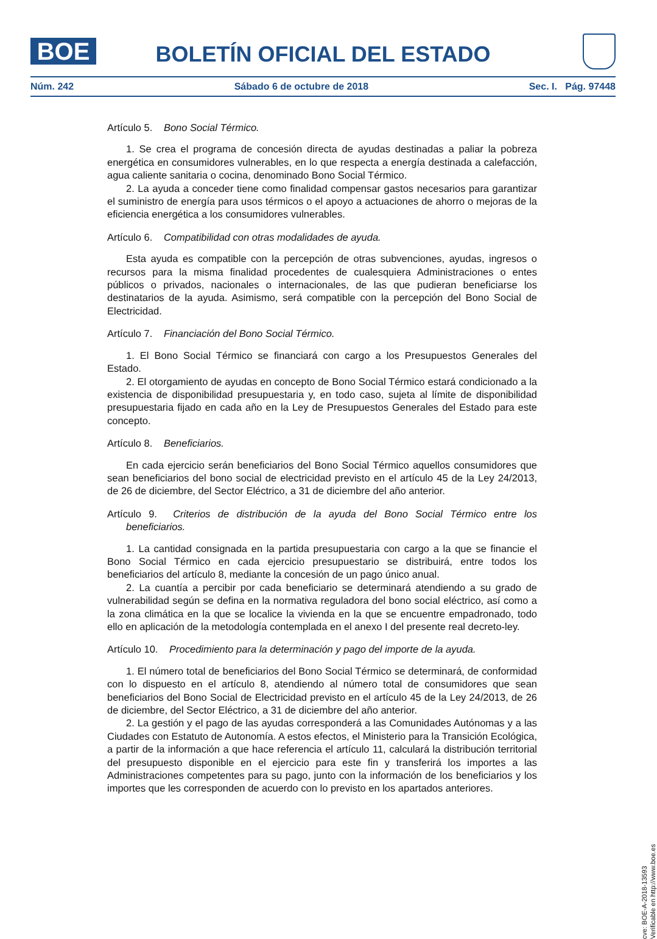BOE
BOLETÍN OFICIAL DEL ESTADO
Núm. 242 Sábado 6 de octubre de 2018 Sec. I. Pág. 97448
Artículo 5. Bono Social Térmico.
1. Se crea el programa de concesión directa de ayudas destinadas a paliar la pobreza energética en consumidores vulnerables, en lo que respecta a energía destinada a calefacción, agua caliente sanitaria o cocina, denominado Bono Social Térmico.
2. La ayuda a conceder tiene como finalidad compensar gastos necesarios para garantizar el suministro de energía para usos térmicos o el apoyo a actuaciones de ahorro o mejoras de la eficiencia energética a los consumidores vulnerables.
Artículo 6. Compatibilidad con otras modalidades de ayuda.
Esta ayuda es compatible con la percepción de otras subvenciones, ayudas, ingresos o recursos para la misma finalidad procedentes de cualesquiera Administraciones o entes públicos o privados, nacionales o internacionales, de las que pudieran beneficiarse los destinatarios de la ayuda. Asimismo, será compatible con la percepción del Bono Social de Electricidad.
Artículo 7. Financiación del Bono Social Térmico.
1. El Bono Social Térmico se financiará con cargo a los Presupuestos Generales del Estado.
2. El otorgamiento de ayudas en concepto de Bono Social Térmico estará condicionado a la existencia de disponibilidad presupuestaria y, en todo caso, sujeta al límite de disponibilidad presupuestaria fijado en cada año en la Ley de Presupuestos Generales del Estado para este concepto.
Artículo 8. Beneficiarios.
En cada ejercicio serán beneficiarios del Bono Social Térmico aquellos consumidores que sean beneficiarios del bono social de electricidad previsto en el artículo 45 de la Ley 24/2013, de 26 de diciembre, del Sector Eléctrico, a 31 de diciembre del año anterior.
Artículo 9. Criterios de distribución de la ayuda del Bono Social Térmico entre los beneficiarios.
1. La cantidad consignada en la partida presupuestaria con cargo a la que se financie el Bono Social Térmico en cada ejercicio presupuestario se distribuirá, entre todos los beneficiarios del artículo 8, mediante la concesión de un pago único anual.
2. La cuantía a percibir por cada beneficiario se determinará atendiendo a su grado de vulnerabilidad según se defina en la normativa reguladora del bono social eléctrico, así como a la zona climática en la que se localice la vivienda en la que se encuentre empadronado, todo ello en aplicación de la metodología contemplada en el anexo I del presente real decreto-ley.
Artículo 10. Procedimiento para la determinación y pago del importe de la ayuda.
1. El número total de beneficiarios del Bono Social Térmico se determinará, de conformidad con lo dispuesto en el artículo 8, atendiendo al número total de consumidores que sean beneficiarios del Bono Social de Electricidad previsto en el artículo 45 de la Ley 24/2013, de 26 de diciembre, del Sector Eléctrico, a 31 de diciembre del año anterior.
2. La gestión y el pago de las ayudas corresponderá a las Comunidades Autónomas y a las Ciudades con Estatuto de Autonomía. A estos efectos, el Ministerio para la Transición Ecológica, a partir de la información a que hace referencia el artículo 11, calculará la distribución territorial del presupuesto disponible en el ejercicio para este fin y transferirá los importes a las Administraciones competentes para su pago, junto con la información de los beneficiarios y los importes que les corresponden de acuerdo con lo previsto en los apartados anteriores.
cve: BOE-A-2018-13593
Verificable en http://www.boe.es